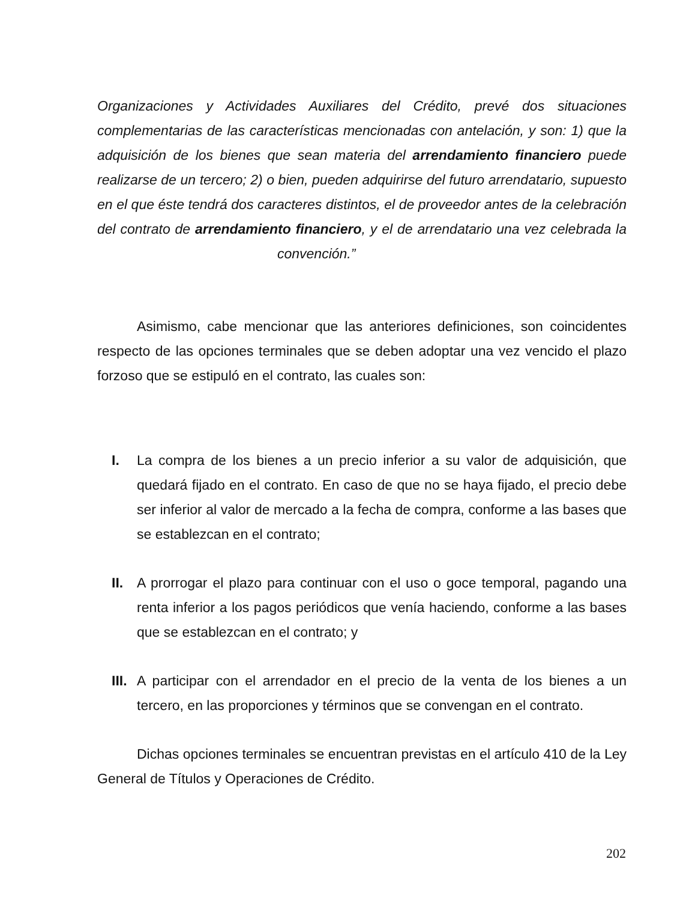Organizaciones y Actividades Auxiliares del Crédito, prevé dos situaciones complementarias de las características mencionadas con antelación, y son: 1) que la adquisición de los bienes que sean materia del arrendamiento financiero puede realizarse de un tercero; 2) o bien, pueden adquirirse del futuro arrendatario, supuesto en el que éste tendrá dos caracteres distintos, el de proveedor antes de la celebración del contrato de arrendamiento financiero, y el de arrendatario una vez celebrada la convención.”
Asimismo, cabe mencionar que las anteriores definiciones, son coincidentes respecto de las opciones terminales que se deben adoptar una vez vencido el plazo forzoso que se estipuló en el contrato, las cuales son:
I. La compra de los bienes a un precio inferior a su valor de adquisición, que quedará fijado en el contrato. En caso de que no se haya fijado, el precio debe ser inferior al valor de mercado a la fecha de compra, conforme a las bases que se establezcan en el contrato;
II. A prorrogar el plazo para continuar con el uso o goce temporal, pagando una renta inferior a los pagos periódicos que venía haciendo, conforme a las bases que se establezcan en el contrato; y
III.
A participar con el arrendador en el precio de la venta de los bienes a un tercero, en las proporciones y términos que se convengan en el contrato.
Dichas opciones terminales se encuentran previstas en el artículo 410 de la Ley General de Títulos y Operaciones de Crédito.
202